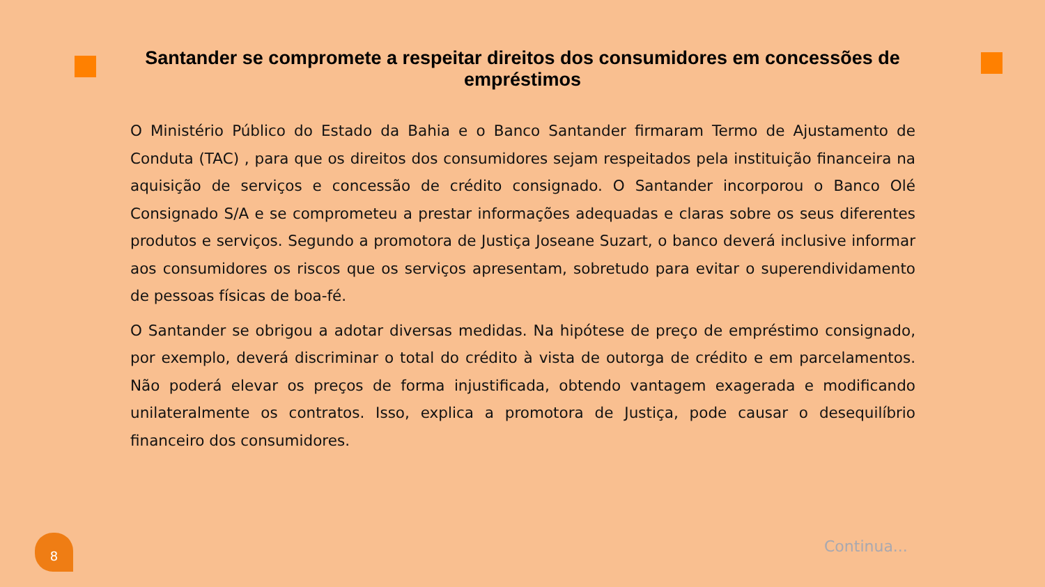Santander se compromete a respeitar direitos dos consumidores em concessões de empréstimos
O Ministério Público do Estado da Bahia e o Banco Santander firmaram Termo de Ajustamento de Conduta (TAC) , para que os direitos dos consumidores sejam respeitados pela instituição financeira na aquisição de serviços e concessão de crédito consignado. O Santander incorporou o Banco Olé Consignado S/A e se comprometeu a prestar informações adequadas e claras sobre os seus diferentes produtos e serviços. Segundo a promotora de Justiça Joseane Suzart, o banco deverá inclusive informar aos consumidores os riscos que os serviços apresentam, sobretudo para evitar o superendividamento de pessoas físicas de boa-fé.
O Santander se obrigou a adotar diversas medidas. Na hipótese de preço de empréstimo consignado, por exemplo, deverá discriminar o total do crédito à vista de outorga de crédito e em parcelamentos. Não poderá elevar os preços de forma injustificada, obtendo vantagem exagerada e modificando unilateralmente os contratos. Isso, explica a promotora de Justiça, pode causar o desequilíbrio financeiro dos consumidores.
8 Continua...